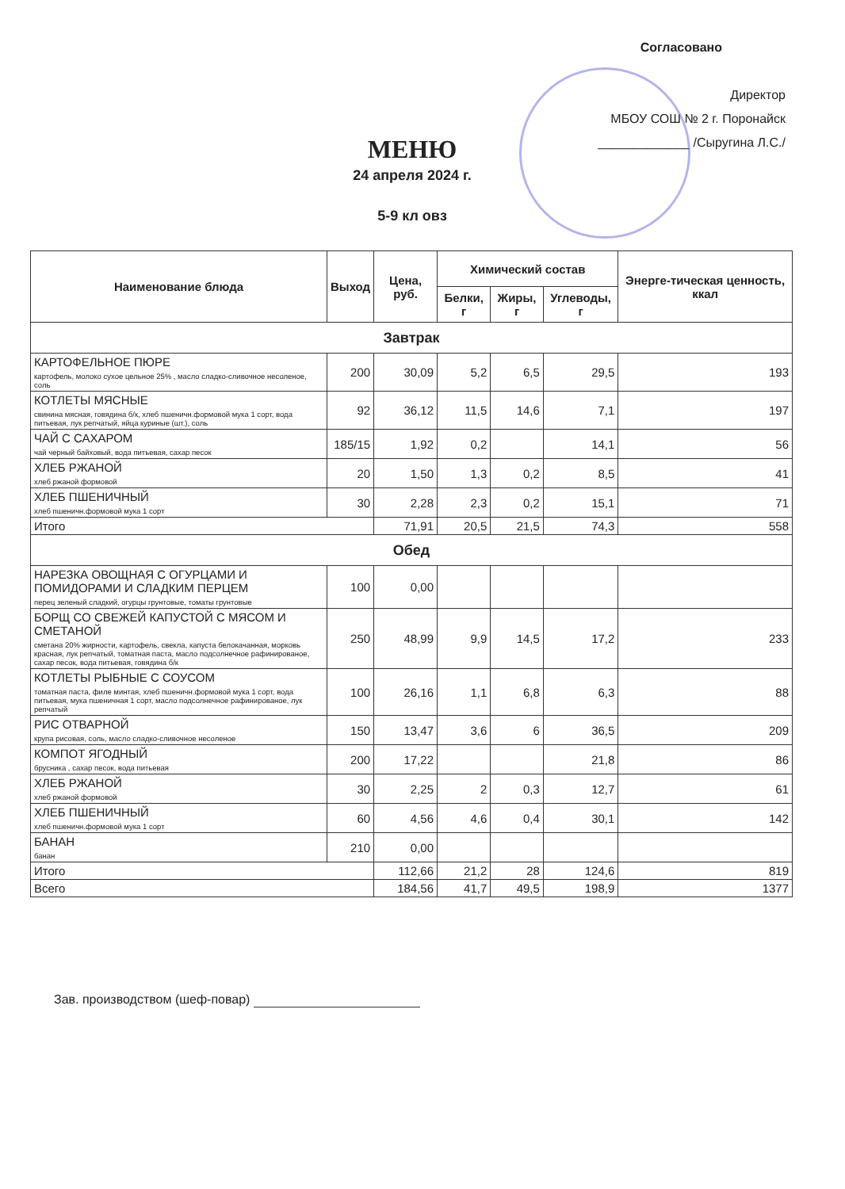Согласовано
Директор
МБОУ СОШ № 2 г. Поронайск
_____________ /Сыругина Л.С./
МЕНЮ
24 апреля 2024 г.
5-9 кл овз
| Наименование блюда | Выход | Цена, руб. | Химический состав | | | Энерге-тическая ценность, ккал |
| --- | --- | --- | --- | --- | --- | --- |
| | | | Белки, г | Жиры, г | Углеводы, г | |
| Завтрак | | | | | | |
| КАРТОФЕЛЬНОЕ ПЮРЕ картофель, молоко сухое цельное 25% , масло сладко-сливочное несоленое, соль | 200 | 30,09 | 5,2 | 6,5 | 29,5 | 193 |
| КОТЛЕТЫ МЯСНЫЕ свинина мясная, говядина б/к, хлеб пшеничн.формовой мука 1 сорт, вода питьевая, лук репчатый, яйца куриные (шт.), соль | 92 | 36,12 | 11,5 | 14,6 | 7,1 | 197 |
| ЧАЙ С САХАРОМ чай черный байховый, вода питьевая, сахар песок | 185/15 | 1,92 | 0,2 | | 14,1 | 56 |
| ХЛЕБ РЖАНОЙ хлеб ржаной формовой | 20 | 1,50 | 1,3 | 0,2 | 8,5 | 41 |
| ХЛЕБ ПШЕНИЧНЫЙ хлеб пшеничн.формовой мука 1 сорт | 30 | 2,28 | 2,3 | 0,2 | 15,1 | 71 |
| Итого | | 71,91 | 20,5 | 21,5 | 74,3 | 558 |
| Обед | | | | | | |
| НАРЕЗКА ОВОЩНАЯ С ОГУРЦАМИ И ПОМИДОРАМИ И СЛАДКИМ ПЕРЦЕМ перец зеленый сладкий, огурцы грунтовые, томаты грунтовые | 100 | 0,00 | | | | |
| БОРЩ СО СВЕЖЕЙ КАПУСТОЙ С МЯСОМ И СМЕТАНОЙ сметана 20% жирности, картофель, свекла, капуста белокачанная, морковь красная, лук репчатый, томатная паста, масло подсолнечное рафинированое, сахар песок, вода питьевая, говядина б/к | 250 | 48,99 | 9,9 | 14,5 | 17,2 | 233 |
| КОТЛЕТЫ РЫБНЫЕ С СОУСОМ томатная паста, филе минтая, хлеб пшеничн.формовой мука 1 сорт, вода питьевая, мука пшеничная 1 сорт, масло подсолнечное рафинированое, лук репчатый | 100 | 26,16 | 1,1 | 6,8 | 6,3 | 88 |
| РИС ОТВАРНОЙ крупа рисовая, соль, масло сладко-сливочное несоленое | 150 | 13,47 | 3,6 | 6 | 36,5 | 209 |
| КОМПОТ ЯГОДНЫЙ брусника , сахар песок, вода питьевая | 200 | 17,22 | | | 21,8 | 86 |
| ХЛЕБ РЖАНОЙ хлеб ржаной формовой | 30 | 2,25 | 2 | 0,3 | 12,7 | 61 |
| ХЛЕБ ПШЕНИЧНЫЙ хлеб пшеничн.формовой мука 1 сорт | 60 | 4,56 | 4,6 | 0,4 | 30,1 | 142 |
| БАНАН банан | 210 | 0,00 | | | | |
| Итого | | 112,66 | 21,2 | 28 | 124,6 | 819 |
| Всего | | 184,56 | 41,7 | 49,5 | 198,9 | 1377 |
Зав. производством (шеф-повар)